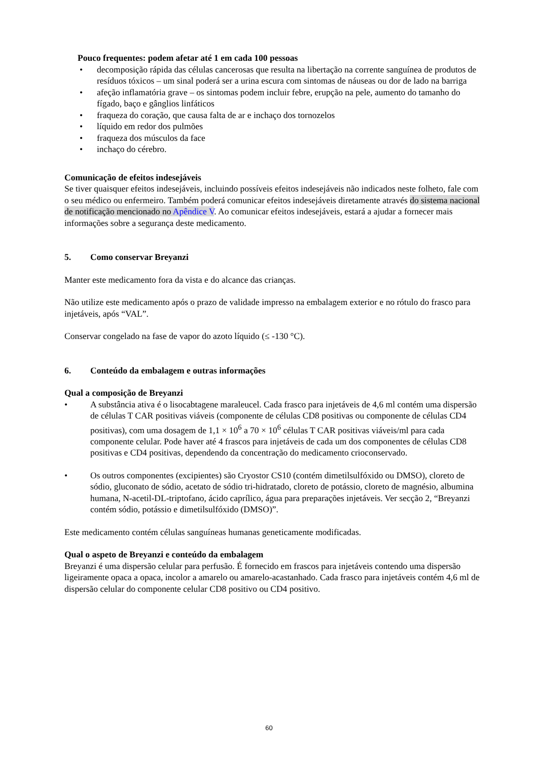Pouco frequentes: podem afetar até 1 em cada 100 pessoas
• decomposição rápida das células cancerosas que resulta na libertação na corrente sanguínea de produtos de resíduos tóxicos – um sinal poderá ser a urina escura com sintomas de náuseas ou dor de lado na barriga
• afeção inflamatória grave – os sintomas podem incluir febre, erupção na pele, aumento do tamanho do fígado, baço e gânglios linfáticos
• fraqueza do coração, que causa falta de ar e inchaço dos tornozelos
• líquido em redor dos pulmões
• fraqueza dos músculos da face
• inchaço do cérebro.
Comunicação de efeitos indesejáveis
Se tiver quaisquer efeitos indesejáveis, incluindo possíveis efeitos indesejáveis não indicados neste folheto, fale com o seu médico ou enfermeiro. Também poderá comunicar efeitos indesejáveis diretamente através do sistema nacional de notificação mencionado no Apêndice V. Ao comunicar efeitos indesejáveis, estará a ajudar a fornecer mais informações sobre a segurança deste medicamento.
5. Como conservar Breyanzi
Manter este medicamento fora da vista e do alcance das crianças.
Não utilize este medicamento após o prazo de validade impresso na embalagem exterior e no rótulo do frasco para injetáveis, após “VAL”.
Conservar congelado na fase de vapor do azoto líquido (≤ -130 °C).
6. Conteúdo da embalagem e outras informações
Qual a composição de Breyanzi
• A substância ativa é o lisocabtagene maraleucel. Cada frasco para injetáveis de 4,6 ml contém uma dispersão de células T CAR positivas viáveis (componente de células CD8 positivas ou componente de células CD4 positivas), com uma dosagem de 1,1 × 10<sup>6</sup> a 70 × 10<sup>6</sup> células T CAR positivas viáveis/ml para cada componente celular. Pode haver até 4 frascos para injetáveis de cada um dos componentes de células CD8 positivas e CD4 positivas, dependendo da concentração do medicamento crioconservado.
• Os outros componentes (excipientes) são Cryostor CS10 (contém dimetilsulfóxido ou DMSO), cloreto de sódio, gluconato de sódio, acetato de sódio tri-hidratado, cloreto de potássio, cloreto de magnésio, albumina humana, N-acetil-DL-triptofano, ácido caprílico, água para preparações injetáveis. Ver secção 2, “Breyanzi contém sódio, potássio e dimetilsulfóxido (DMSO)”.
Este medicamento contém células sanguíneas humanas geneticamente modificadas.
Qual o aspeto de Breyanzi e conteúdo da embalagem
Breyanzi é uma dispersão celular para perfusão. É fornecido em frascos para injetáveis contendo uma dispersão ligeiramente opaca a opaca, incolor a amarelo ou amarelo-acastanhado. Cada frasco para injetáveis contém 4,6 ml de dispersão celular do componente celular CD8 positivo ou CD4 positivo.
60